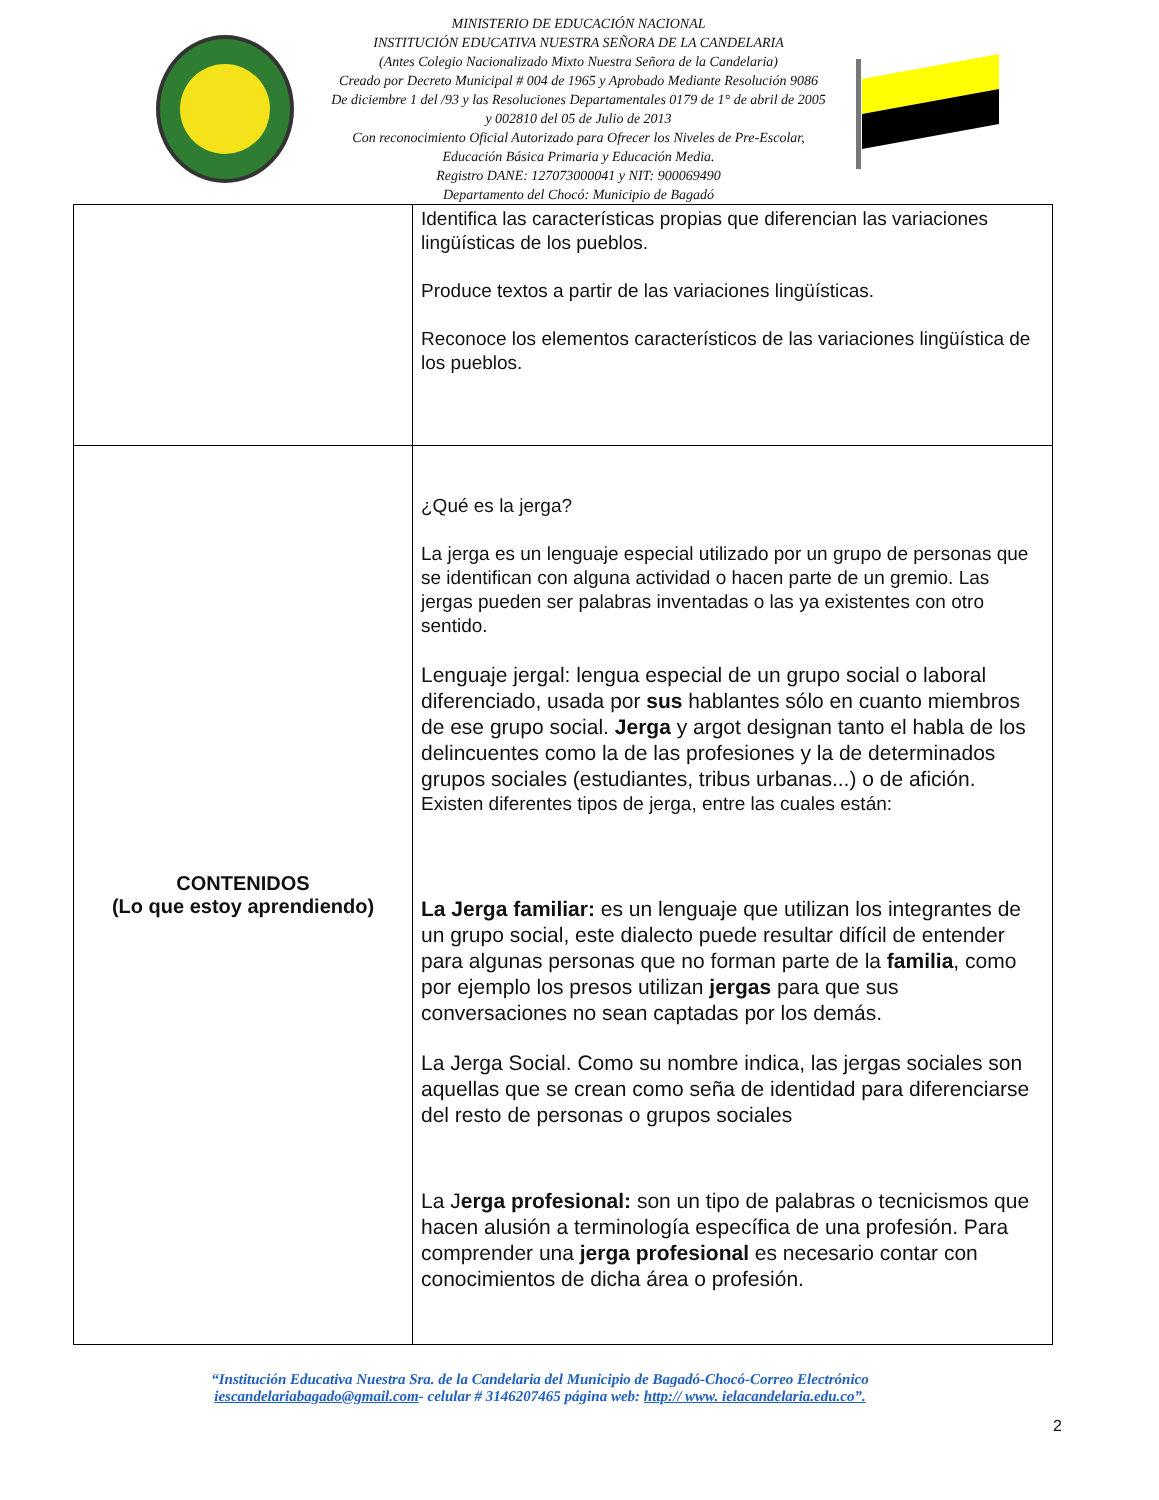MINISTERIO DE EDUCACIÓN NACIONAL
INSTITUCIÓN EDUCATIVA NUESTRA SEÑORA DE LA CANDELARIA
(Antes Colegio Nacionalizado Mixto Nuestra Señora de la Candelaria)
Creado por Decreto Municipal # 004 de 1965 y Aprobado Mediante Resolución 9086
De diciembre 1 del /93 y las Resoluciones Departamentales 0179 de 1° de abril de 2005
y 002810 del 05 de Julio de 2013
Con reconocimiento Oficial Autorizado para Ofrecer los Niveles de Pre-Escolar,
Educación Básica Primaria y Educación Media.
Registro DANE: 127073000041 y NIT: 900069490
Departamento del Chocó: Municipio de Bagadó
| | Identifica las características propias que diferencian las variaciones lingüísticas de los pueblos. Produce textos a partir de las variaciones lingüísticas. Reconoce los elementos característicos de las variaciones lingüística de los pueblos. |
| CONTENIDOS (Lo que estoy aprendiendo) | ¿Qué es la jerga? La jerga es un lenguaje especial utilizado por un grupo de personas que se identifican con alguna actividad o hacen parte de un gremio. Las jergas pueden ser palabras inventadas o las ya existentes con otro sentido. Lenguaje jergal: lengua especial de un grupo social o laboral diferenciado, usada por sus hablantes sólo en cuanto miembros de ese grupo social. Jerga y argot designan tanto el habla de los delincuentes como la de las profesiones y la de determinados grupos sociales (estudiantes, tribus urbanas...) o de afición. Existen diferentes tipos de jerga, entre las cuales están: La Jerga familiar: es un lenguaje que utilizan los integrantes de un grupo social, este dialecto puede resultar difícil de entender para algunas personas que no forman parte de la familia , como por ejemplo los presos utilizan jergas para que sus conversaciones no sean captadas por los demás. La Jerga Social. Como su nombre indica, las jergas sociales son aquellas que se crean como seña de identidad para diferenciarse del resto de personas o grupos sociales La J erga profesional: son un tipo de palabras o tecnicismos que hacen alusión a terminología específica de una profesión. Para comprender una jerga profesional es necesario contar con conocimientos de dicha área o profesión. |
“Institución Educativa Nuestra Sra. de la Candelaria del Municipio de Bagadó-Chocó-Correo Electrónico iescandelariabagado@gmail.com- celular # 3146207465 página web: http:// www. ielacandelaria.edu.co”.
2